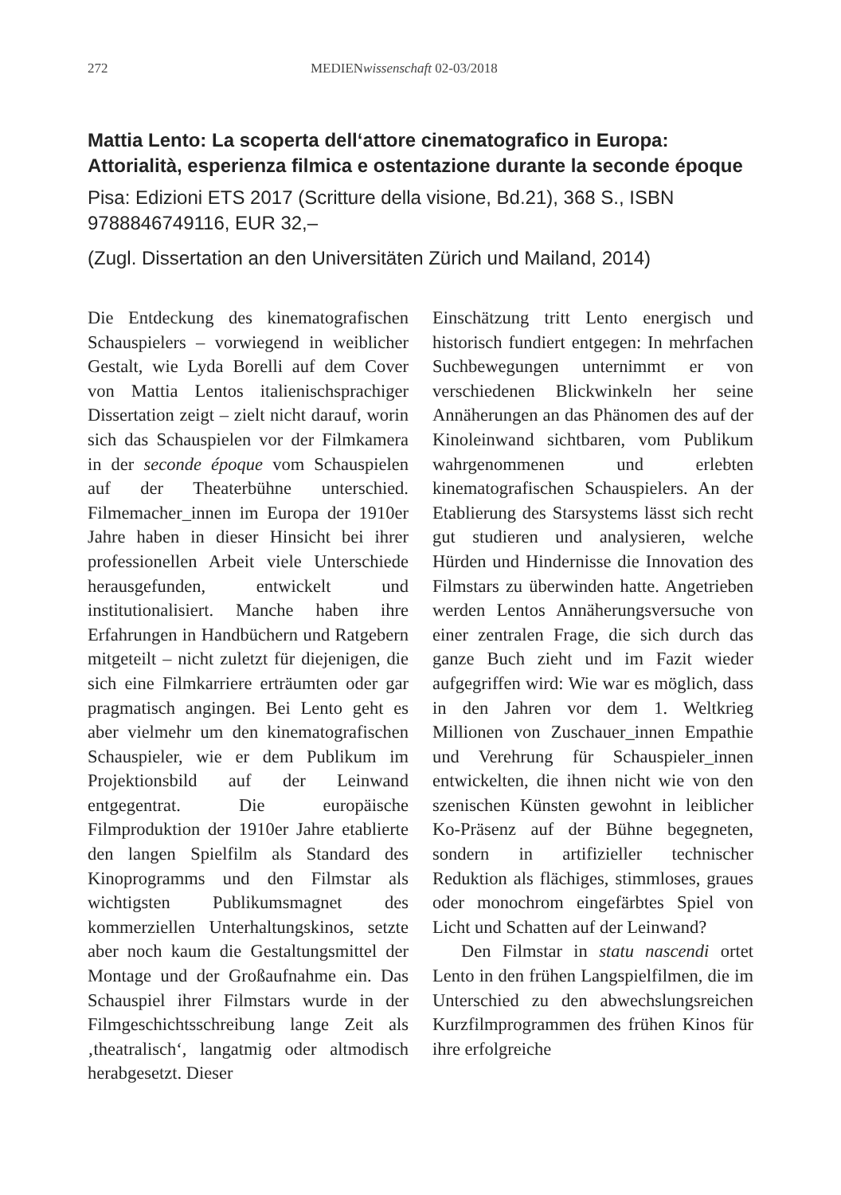272 MEDIENwissenschaft 02-03/2018
Mattia Lento: La scoperta dell‘attore cinematografico in Europa: Attorialità, esperienza filmica e ostentazione durante la seconde époque
Pisa: Edizioni ETS 2017 (Scritture della visione, Bd.21), 368 S., ISBN 9788846749116, EUR 32,–
(Zugl. Dissertation an den Universitäten Zürich und Mailand, 2014)
Die Entdeckung des kinematografischen Schauspielers – vorwiegend in weiblicher Gestalt, wie Lyda Borelli auf dem Cover von Mattia Lentos italienischsprachiger Dissertation zeigt – zielt nicht darauf, worin sich das Schauspielen vor der Filmkamera in der seconde époque vom Schauspielen auf der Theaterbühne unterschied. Filmemacher_innen im Europa der 1910er Jahre haben in dieser Hinsicht bei ihrer professionellen Arbeit viele Unterschiede herausgefunden, entwickelt und institutionalisiert. Manche haben ihre Erfahrungen in Handbüchern und Ratgebern mitgeteilt – nicht zuletzt für diejenigen, die sich eine Filmkarriere erträumten oder gar pragmatisch angingen. Bei Lento geht es aber vielmehr um den kinematografischen Schauspieler, wie er dem Publikum im Projektionsbild auf der Leinwand entgegentrat. Die europäische Filmproduktion der 1910er Jahre etablierte den langen Spielfilm als Standard des Kinoprogramms und den Filmstar als wichtigsten Publikumsmagnet des kommerziellen Unterhaltungskinos, setzte aber noch kaum die Gestaltungsmittel der Montage und der Großaufnahme ein. Das Schauspiel ihrer Filmstars wurde in der Filmgeschichtsschreibung lange Zeit als ‚theatralisch‘, langatmig oder altmodisch herabgesetzt. Dieser
Einschätzung tritt Lento energisch und historisch fundiert entgegen: In mehrfachen Suchbewegungen unternimmt er von verschiedenen Blickwinkeln her seine Annäherungen an das Phänomen des auf der Kinoleinwand sichtbaren, vom Publikum wahrgenommenen und erlebten kinematografischen Schauspielers. An der Etablierung des Starsystems lässt sich recht gut studieren und analysieren, welche Hürden und Hindernisse die Innovation des Filmstars zu überwinden hatte. Angetrieben werden Lentos Annäherungsversuche von einer zentralen Frage, die sich durch das ganze Buch zieht und im Fazit wieder aufgegriffen wird: Wie war es möglich, dass in den Jahren vor dem 1. Weltkrieg Millionen von Zuschauer_innen Empathie und Verehrung für Schauspieler_innen entwickelten, die ihnen nicht wie von den szenischen Künsten gewohnt in leiblicher Ko-Präsenz auf der Bühne begegneten, sondern in artifizieller technischer Reduktion als flächiges, stimmloses, graues oder monochrom eingefärbtes Spiel von Licht und Schatten auf der Leinwand?
Den Filmstar in statu nascendi ortet Lento in den frühen Langspielfilmen, die im Unterschied zu den abwechslungsreichen Kurzfilmprogrammen des frühen Kinos für ihre erfolgreiche